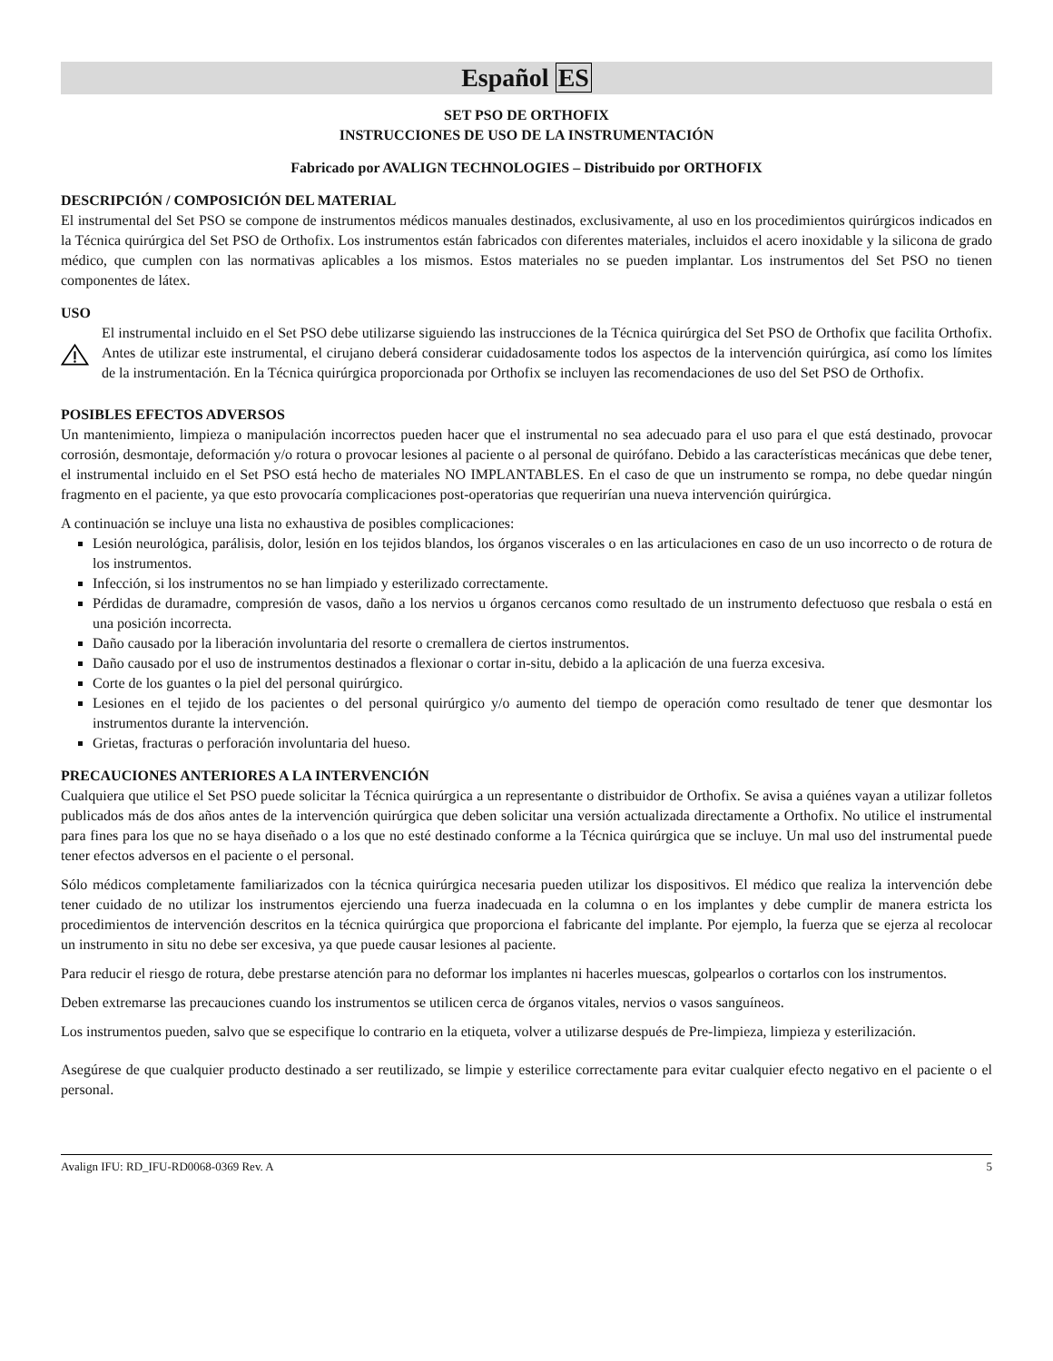Español ES
SET PSO DE ORTHOFIX
INSTRUCCIONES DE USO DE LA INSTRUMENTACIÓN
Fabricado por AVALIGN TECHNOLOGIES – Distribuido por ORTHOFIX
DESCRIPCIÓN / COMPOSICIÓN DEL MATERIAL
El instrumental del Set PSO se compone de instrumentos médicos manuales destinados, exclusivamente, al uso en los procedimientos quirúrgicos indicados en la Técnica quirúrgica del Set PSO de Orthofix. Los instrumentos están fabricados con diferentes materiales, incluidos el acero inoxidable y la silicona de grado médico, que cumplen con las normativas aplicables a los mismos. Estos materiales no se pueden implantar. Los instrumentos del Set PSO no tienen componentes de látex.
USO
El instrumental incluido en el Set PSO debe utilizarse siguiendo las instrucciones de la Técnica quirúrgica del Set PSO de Orthofix que facilita Orthofix. Antes de utilizar este instrumental, el cirujano deberá considerar cuidadosamente todos los aspectos de la intervención quirúrgica, así como los límites de la instrumentación. En la Técnica quirúrgica proporcionada por Orthofix se incluyen las recomendaciones de uso del Set PSO de Orthofix.
POSIBLES EFECTOS ADVERSOS
Un mantenimiento, limpieza o manipulación incorrectos pueden hacer que el instrumental no sea adecuado para el uso para el que está destinado, provocar corrosión, desmontaje, deformación y/o rotura o provocar lesiones al paciente o al personal de quirófano. Debido a las características mecánicas que debe tener, el instrumental incluido en el Set PSO está hecho de materiales NO IMPLANTABLES. En el caso de que un instrumento se rompa, no debe quedar ningún fragmento en el paciente, ya que esto provocaría complicaciones post-operatorias que requerirían una nueva intervención quirúrgica.
A continuación se incluye una lista no exhaustiva de posibles complicaciones:
Lesión neurológica, parálisis, dolor, lesión en los tejidos blandos, los órganos viscerales o en las articulaciones en caso de un uso incorrecto o de rotura de los instrumentos.
Infección, si los instrumentos no se han limpiado y esterilizado correctamente.
Pérdidas de duramadre, compresión de vasos, daño a los nervios u órganos cercanos como resultado de un instrumento defectuoso que resbala o está en una posición incorrecta.
Daño causado por la liberación involuntaria del resorte o cremallera de ciertos instrumentos.
Daño causado por el uso de instrumentos destinados a flexionar o cortar in-situ, debido a la aplicación de una fuerza excesiva.
Corte de los guantes o la piel del personal quirúrgico.
Lesiones en el tejido de los pacientes o del personal quirúrgico y/o aumento del tiempo de operación como resultado de tener que desmontar los instrumentos durante la intervención.
Grietas, fracturas o perforación involuntaria del hueso.
PRECAUCIONES ANTERIORES A LA INTERVENCIÓN
Cualquiera que utilice el Set PSO puede solicitar la Técnica quirúrgica a un representante o distribuidor de Orthofix. Se avisa a quiénes vayan a utilizar folletos publicados más de dos años antes de la intervención quirúrgica que deben solicitar una versión actualizada directamente a Orthofix. No utilice el instrumental para fines para los que no se haya diseñado o a los que no esté destinado conforme a la Técnica quirúrgica que se incluye. Un mal uso del instrumental puede tener efectos adversos en el paciente o el personal.
Sólo médicos completamente familiarizados con la técnica quirúrgica necesaria pueden utilizar los dispositivos. El médico que realiza la intervención debe tener cuidado de no utilizar los instrumentos ejerciendo una fuerza inadecuada en la columna o en los implantes y debe cumplir de manera estricta los procedimientos de intervención descritos en la técnica quirúrgica que proporciona el fabricante del implante. Por ejemplo, la fuerza que se ejerza al recolocar un instrumento in situ no debe ser excesiva, ya que puede causar lesiones al paciente.
Para reducir el riesgo de rotura, debe prestarse atención para no deformar los implantes ni hacerles muescas, golpearlos o cortarlos con los instrumentos.
Deben extremarse las precauciones cuando los instrumentos se utilicen cerca de órganos vitales, nervios o vasos sanguíneos.
Los instrumentos pueden, salvo que se especifique lo contrario en la etiqueta, volver a utilizarse después de Pre-limpieza, limpieza y esterilización.
Asegúrese de que cualquier producto destinado a ser reutilizado, se limpie y esterilice correctamente para evitar cualquier efecto negativo en el paciente o el personal.
Avalign IFU: RD_IFU-RD0068-0369 Rev. A 5